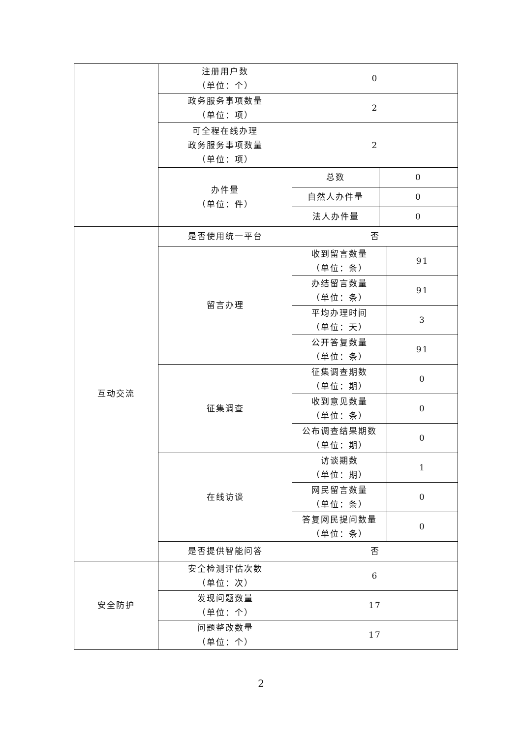| | 注册用户数 （单位：个） | 0 | | |
| | 政务服务事项数量 （单位：项） | 2 | | |
| | 可全程在线办理 政务服务事项数量 （单位：项） | 2 | | |
| | 办件量 （单位：件） | 总数 | 0 | |
| | | 自然人办件量 | 0 | |
| | | 法人办件量 | 0 | |
| 互动交流 | 是否使用统一平台 | 否 | | |
| | 留言办理 | 收到留言数量 （单位：条） | | 91 |
| | | 办结留言数量 （单位：条） | | 91 |
| | | 平均办理时间 （单位：天） | | 3 |
| | | 公开答复数量 （单位：条） | | 91 |
| | 征集调查 | 征集调查期数 （单位：期） | | 0 |
| | | 收到意见数量 （单位：条） | | 0 |
| | | 公布调查结果期数 （单位：期） | | 0 |
| | 在线访谈 | 访谈期数 （单位：期） | | 1 |
| | | 网民留言数量 （单位：条） | | 0 |
| | | 答复网民提问数量 （单位：条） | | 0 |
| | 是否提供智能问答 | 否 | | |
| 安全防护 | 安全检测评估次数 （单位：次） | 6 | | |
| | 发现问题数量 （单位：个） | 17 | | |
| | 问题整改数量 （单位：个） | 17 | | |
2